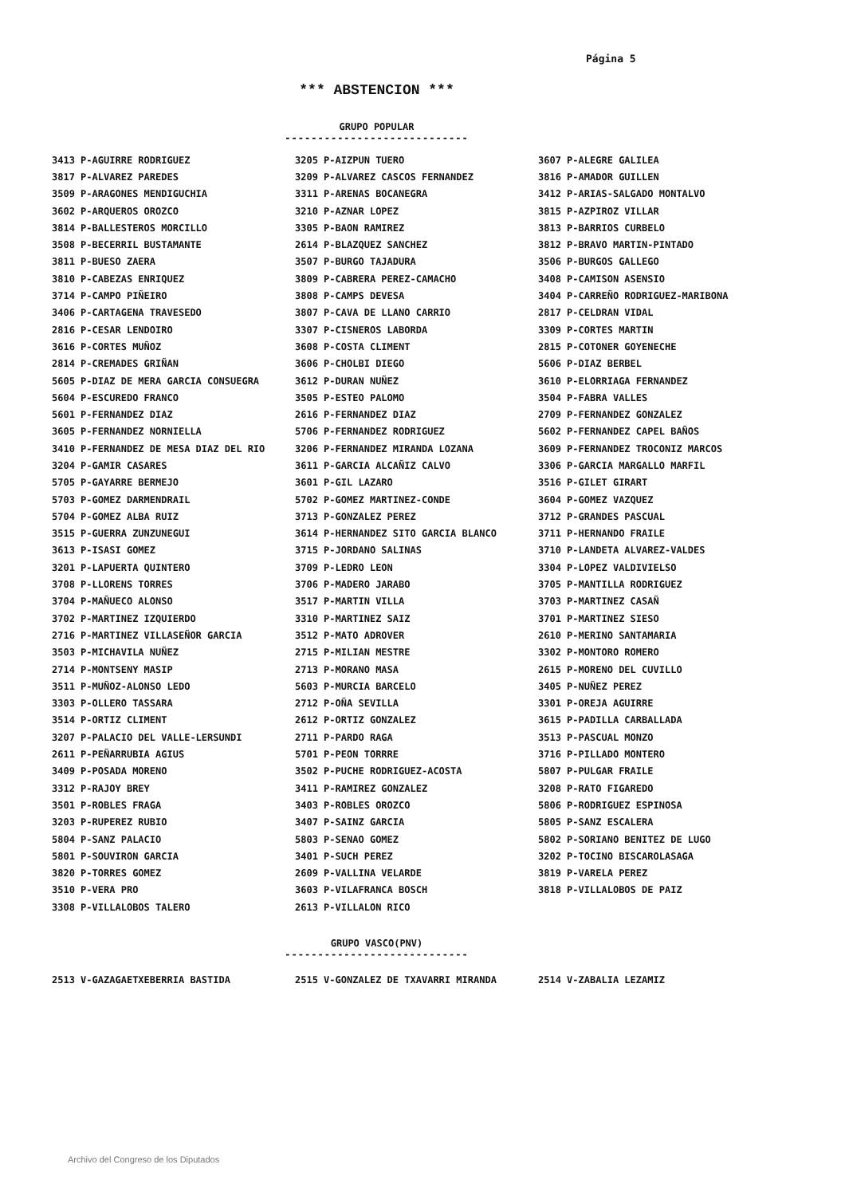Página 5
*** ABSTENCION ***
GRUPO POPULAR
----------------------------
| 3413 P-AGUIRRE RODRIGUEZ | 3205 P-AIZPUN TUERO | 3607 P-ALEGRE GALILEA |
| 3817 P-ALVAREZ PAREDES | 3209 P-ALVAREZ CASCOS FERNANDEZ | 3816 P-AMADOR GUILLEN |
| 3509 P-ARAGONES MENDIGUCHIA | 3311 P-ARENAS BOCANEGRA | 3412 P-ARIAS-SALGADO MONTALVO |
| 3602 P-ARQUEROS OROZCO | 3210 P-AZNAR LOPEZ | 3815 P-AZPIROZ VILLAR |
| 3814 P-BALLESTEROS MORCILLO | 3305 P-BAON RAMIREZ | 3813 P-BARRIOS CURBELO |
| 3508 P-BECERRIL BUSTAMANTE | 2614 P-BLAZQUEZ SANCHEZ | 3812 P-BRAVO MARTIN-PINTADO |
| 3811 P-BUESO ZAERA | 3507 P-BURGO TAJADURA | 3506 P-BURGOS GALLEGO |
| 3810 P-CABEZAS ENRIQUEZ | 3809 P-CABRERA PEREZ-CAMACHO | 3408 P-CAMISON ASENSIO |
| 3714 P-CAMPO PIÑEIRO | 3808 P-CAMPS DEVESA | 3404 P-CARREÑO RODRIGUEZ-MARIBONA |
| 3406 P-CARTAGENA TRAVESEDO | 3807 P-CAVA DE LLANO CARRIO | 2817 P-CELDRAN VIDAL |
| 2816 P-CESAR LENDOIRO | 3307 P-CISNEROS LABORDA | 3309 P-CORTES MARTIN |
| 3616 P-CORTES MUÑOZ | 3608 P-COSTA CLIMENT | 2815 P-COTONER GOYENECHE |
| 2814 P-CREMADES GRIÑAN | 3606 P-CHOLBI DIEGO | 5606 P-DIAZ BERBEL |
| 5605 P-DIAZ DE MERA GARCIA CONSUEGRA | 3612 P-DURAN NUÑEZ | 3610 P-ELORRIAGA FERNANDEZ |
| 5604 P-ESCUREDO FRANCO | 3505 P-ESTEO PALOMO | 3504 P-FABRA VALLES |
| 5601 P-FERNANDEZ DIAZ | 2616 P-FERNANDEZ DIAZ | 2709 P-FERNANDEZ GONZALEZ |
| 3605 P-FERNANDEZ NORNIELLA | 5706 P-FERNANDEZ RODRIGUEZ | 5602 P-FERNANDEZ CAPEL BAÑOS |
| 3410 P-FERNANDEZ DE MESA DIAZ DEL RIO | 3206 P-FERNANDEZ MIRANDA LOZANA | 3609 P-FERNANDEZ TROCONIZ MARCOS |
| 3204 P-GAMIR CASARES | 3611 P-GARCIA ALCAÑIZ CALVO | 3306 P-GARCIA MARGALLO MARFIL |
| 5705 P-GAYARRE BERMEJO | 3601 P-GIL LAZARO | 3516 P-GILET GIRART |
| 5703 P-GOMEZ DARMENDRAIL | 5702 P-GOMEZ MARTINEZ-CONDE | 3604 P-GOMEZ VAZQUEZ |
| 5704 P-GOMEZ ALBA RUIZ | 3713 P-GONZALEZ PEREZ | 3712 P-GRANDES PASCUAL |
| 3515 P-GUERRA ZUNZUNEGUI | 3614 P-HERNANDEZ SITO GARCIA BLANCO | 3711 P-HERNANDO FRAILE |
| 3613 P-ISASI GOMEZ | 3715 P-JORDANO SALINAS | 3710 P-LANDETA ALVAREZ-VALDES |
| 3201 P-LAPUERTA QUINTERO | 3709 P-LEDRO LEON | 3304 P-LOPEZ VALDIVIELSO |
| 3708 P-LLORENS TORRES | 3706 P-MADERO JARABO | 3705 P-MANTILLA RODRIGUEZ |
| 3704 P-MAÑUECO ALONSO | 3517 P-MARTIN VILLA | 3703 P-MARTINEZ CASAÑ |
| 3702 P-MARTINEZ IZQUIERDO | 3310 P-MARTINEZ SAIZ | 3701 P-MARTINEZ SIESO |
| 2716 P-MARTINEZ VILLASEÑOR GARCIA | 3512 P-MATO ADROVER | 2610 P-MERINO SANTAMARIA |
| 3503 P-MICHAVILA NUÑEZ | 2715 P-MILIAN MESTRE | 3302 P-MONTORO ROMERO |
| 2714 P-MONTSENY MASIP | 2713 P-MORANO MASA | 2615 P-MORENO DEL CUVILLO |
| 3511 P-MUÑOZ-ALONSO LEDO | 5603 P-MURCIA BARCELO | 3405 P-NUÑEZ PEREZ |
| 3303 P-OLLERO TASSARA | 2712 P-OÑA SEVILLA | 3301 P-OREJA AGUIRRE |
| 3514 P-ORTIZ CLIMENT | 2612 P-ORTIZ GONZALEZ | 3615 P-PADILLA CARBALLADA |
| 3207 P-PALACIO DEL VALLE-LERSUNDI | 2711 P-PARDO RAGA | 3513 P-PASCUAL MONZO |
| 2611 P-PEÑARRUBIA AGIUS | 5701 P-PEON TORRRE | 3716 P-PILLADO MONTERO |
| 3409 P-POSADA MORENO | 3502 P-PUCHE RODRIGUEZ-ACOSTA | 5807 P-PULGAR FRAILE |
| 3312 P-RAJOY BREY | 3411 P-RAMIREZ GONZALEZ | 3208 P-RATO FIGAREDO |
| 3501 P-ROBLES FRAGA | 3403 P-ROBLES OROZCO | 5806 P-RODRIGUEZ ESPINOSA |
| 3203 P-RUPEREZ RUBIO | 3407 P-SAINZ GARCIA | 5805 P-SANZ ESCALERA |
| 5804 P-SANZ PALACIO | 5803 P-SENAO GOMEZ | 5802 P-SORIANO BENITEZ DE LUGO |
| 5801 P-SOUVIRON GARCIA | 3401 P-SUCH PEREZ | 3202 P-TOCINO BISCAROLASAGA |
| 3820 P-TORRES GOMEZ | 2609 P-VALLINA VELARDE | 3819 P-VARELA PEREZ |
| 3510 P-VERA PRO | 3603 P-VILAFRANCA BOSCH | 3818 P-VILLALOBOS DE PAIZ |
| 3308 P-VILLALOBOS TALERO | 2613 P-VILLALON RICO | |
GRUPO VASCO(PNV)
----------------------------
| 2513 V-GAZAGAETXEBERRIA BASTIDA | 2515 V-GONZALEZ DE TXAVARRI MIRANDA | 2514 V-ZABALIA LEZAMIZ |
Archivo del Congreso de los Diputados